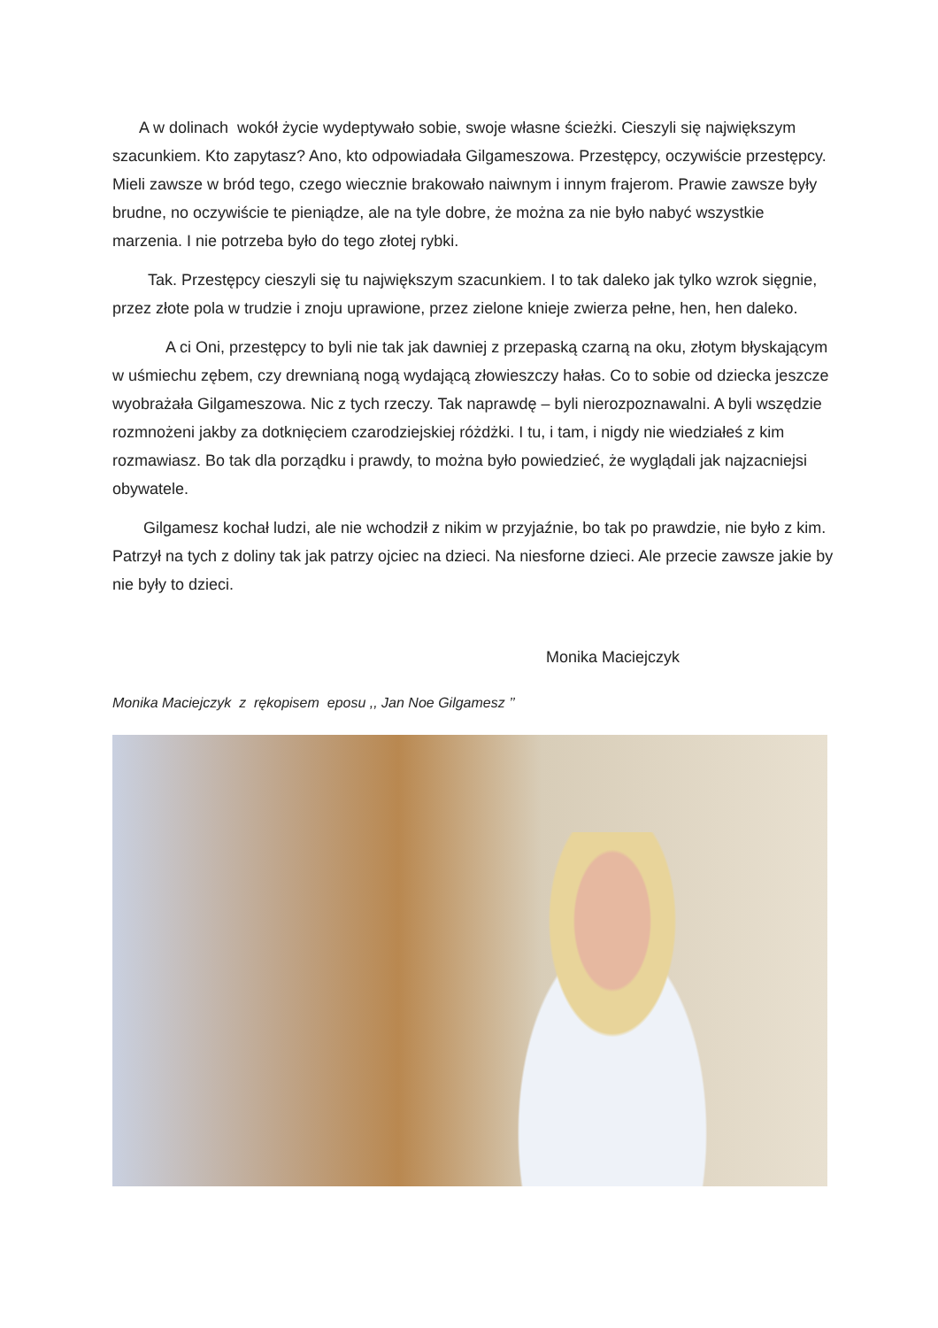A w dolinach wokół życie wydeptywało sobie, swoje własne ścieżki. Cieszyli się największym szacunkiem. Kto zapytasz? Ano, kto odpowiadała Gilgameszowa. Przestępcy, oczywiście przestępcy. Mieli zawsze w bród tego, czego wiecznie brakowało naiwnym i innym frajerom. Prawie zawsze były brudne, no oczywiście te pieniądze, ale na tyle dobre, że można za nie było nabyć wszystkie marzenia. I nie potrzeba było do tego złotej rybki.
Tak. Przestępcy cieszyli się tu największym szacunkiem. I to tak daleko jak tylko wzrok sięgnie, przez złote pola w trudzie i znoju uprawione, przez zielone knieje zwierza pełne, hen, hen daleko.
A ci Oni, przestępcy to byli nie tak jak dawniej z przepaską czarną na oku, złotym błyskającym w uśmiechu zębem, czy drewnianą nogą wydającą złowieszczy hałas. Co to sobie od dziecka jeszcze wyobrażała Gilgameszowa. Nic z tych rzeczy. Tak naprawdę – byli nierozpoznawalni. A byli wszędzie rozmnożeni jakby za dotknięciem czarodziejskiej różdżki. I tu, i tam, i nigdy nie wiedziałeś z kim rozmawiasz. Bo tak dla porządku i prawdy, to można było powiedzieć, że wyglądali jak najzacniejsi obywatele.
Gilgamesz kochał ludzi, ale nie wchodził z nikim w przyjaźnie, bo tak po prawdzie, nie było z kim. Patrzył na tych z doliny tak jak patrzy ojciec na dzieci. Na niesforne dzieci. Ale przecie zawsze jakie by nie były to dzieci.
Monika Maciejczyk
Monika Maciejczyk z rękopisem eposu ,, Jan Noe Gilgamesz ’’